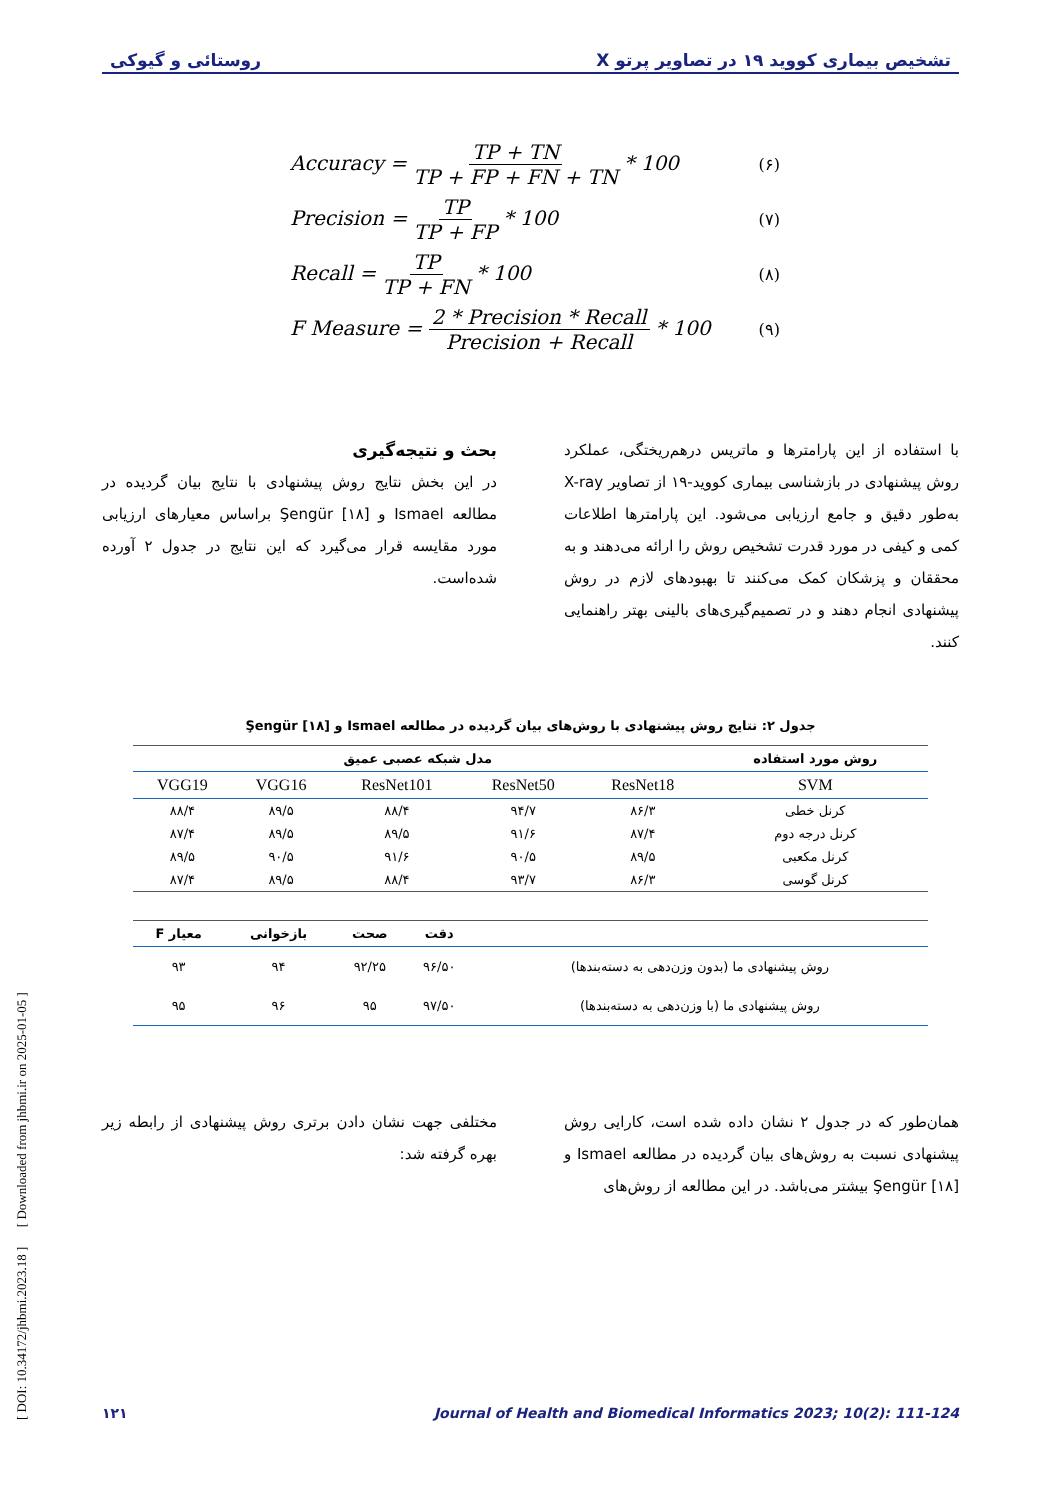تشخیص بیماری کووید ۱۹ در تصاویر پرتو X روستائی و گیوکی
Accuracy = TP + TN TP + FP + FN + TN * 100 (۶)
Precision = TP TP + FP * 100 (۷)
Recall = TP TP + FN * 100 (۸)
F Measure = 2 * Precision * Recall Precision + Recall * 100 (۹)
با استفاده از این پارامترها و ماتریس درهم‌ریختگی، عملکرد روش پیشنهادی در بازشناسی بیماری کووید-۱۹ از تصاویر X-ray به‌طور دقیق و جامع ارزیابی می‌شود. این پارامترها اطلاعات کمی و کیفی در مورد قدرت تشخیص روش را ارائه می‌دهند و به محققان و پزشکان کمک می‌کنند تا بهبودهای لازم در روش پیشنهادی انجام دهند و در تصمیم‌گیری‌های بالینی بهتر راهنمایی کنند.
بحث و نتیجه‌گیری
در این بخش نتایج روش پیشنهادی با نتایج بیان گردیده در مطالعه Ismael و Şengür [۱۸] براساس معیارهای ارزیابی مورد مقایسه قرار می‌گیرد که این نتایج در جدول ۲ آورده شده‌است.
جدول ۲: نتایج روش پیشنهادی با روش‌های بیان گردیده در مطالعه Ismael و Şengür [۱۸]
| روش مورد استفاده | مدل شبکه عصبی عمیق | | | | |
| --- | --- | --- | --- | --- | --- |
| SVM | ResNet18 | ResNet50 | ResNet101 | VGG16 | VGG19 |
| کرنل خطی | ۸۶/۳ | ۹۴/۷ | ۸۸/۴ | ۸۹/۵ | ۸۸/۴ |
| کرنل درجه دوم | ۸۷/۴ | ۹۱/۶ | ۸۹/۵ | ۸۹/۵ | ۸۷/۴ |
| کرنل مکعبی | ۸۹/۵ | ۹۰/۵ | ۹۱/۶ | ۹۰/۵ | ۸۹/۵ |
| کرنل گوسی | ۸۶/۳ | ۹۳/۷ | ۸۸/۴ | ۸۹/۵ | ۸۷/۴ |
| | دقت | صحت | بازخوانی | معیار F |
| --- | --- | --- | --- | --- |
| روش پیشنهادی ما (بدون وزن‌دهی به دسته‌بندها) | ۹۶/۵۰ | ۹۲/۲۵ | ۹۴ | ۹۳ |
| روش پیشنهادی ما (با وزن‌دهی به دسته‌بندها) | ۹۷/۵۰ | ۹۵ | ۹۶ | ۹۵ |
همان‌طور که در جدول ۲ نشان داده شده است، کارایی روش پیشنهادی نسبت به روش‌های بیان گردیده در مطالعه Ismael و Şengür [۱۸] بیشتر می‌باشد. در این مطالعه از روش‌های
مختلفی جهت نشان دادن برتری روش پیشنهادی از رابطه زیر بهره گرفته شد:
۱۲۱ Journal of Health and Biomedical Informatics 2023; 10(2): 111-124
[ DOI: 10.34172/jhbmi.2023.18 ] [ Downloaded from jhbmi.ir on 2025-01-05 ]